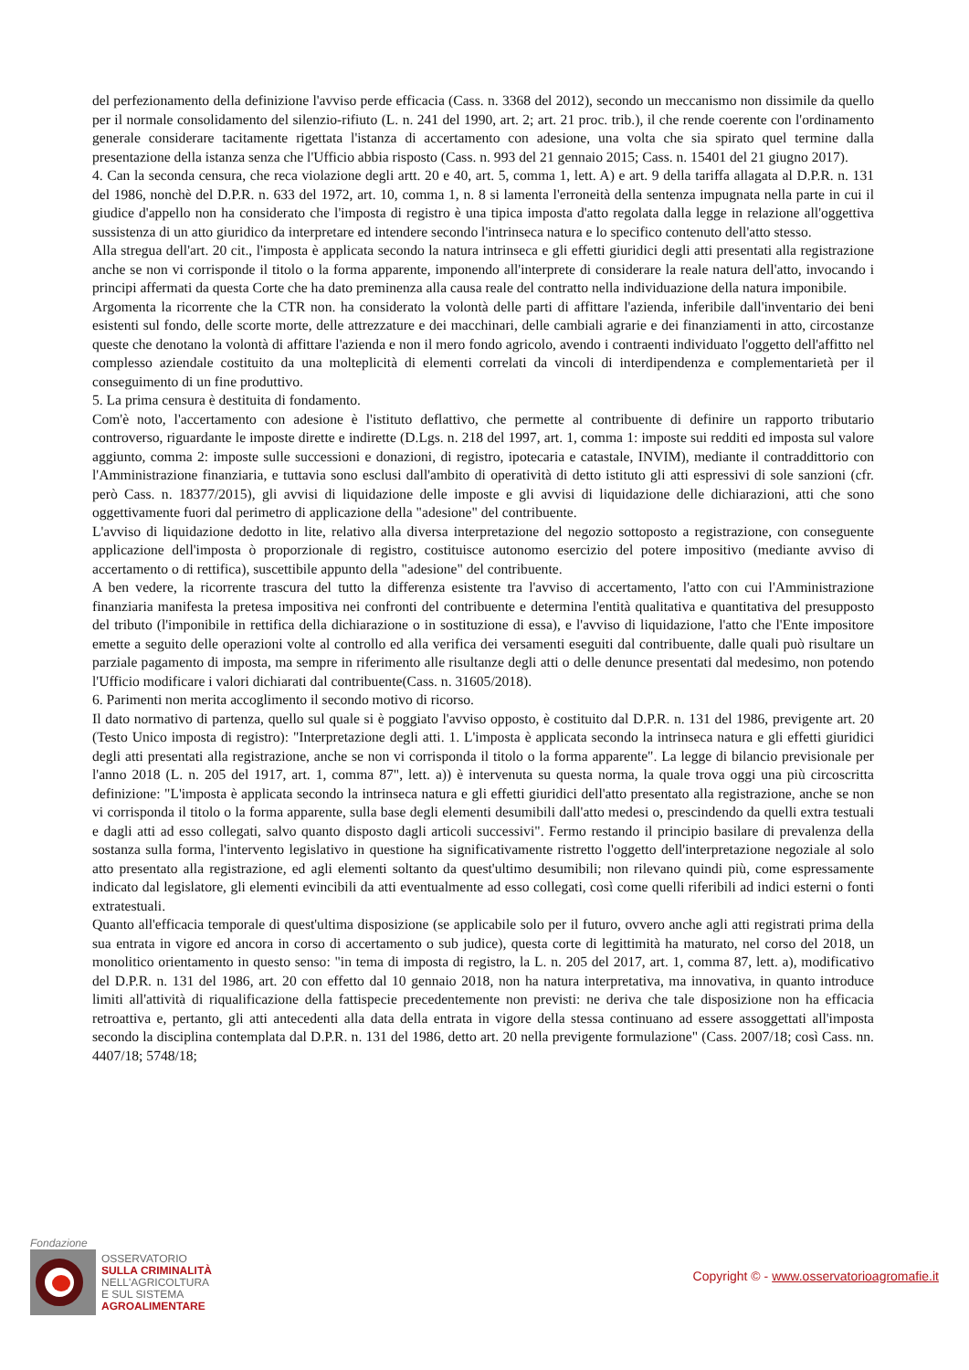del perfezionamento della definizione l'avviso perde efficacia (Cass. n. 3368 del 2012), secondo un meccanismo non dissimile da quello per il normale consolidamento del silenzio-rifiuto (L. n. 241 del 1990, art. 2; art. 21 proc. trib.), il che rende coerente con l'ordinamento generale considerare tacitamente rigettata l'istanza di accertamento con adesione, una volta che sia spirato quel termine dalla presentazione della istanza senza che l'Ufficio abbia risposto (Cass. n. 993 del 21 gennaio 2015; Cass. n. 15401 del 21 giugno 2017).
4. Can la seconda censura, che reca violazione degli artt. 20 e 40, art. 5, comma 1, lett. A) e art. 9 della tariffa allagata al D.P.R. n. 131 del 1986, nonchè del D.P.R. n. 633 del 1972, art. 10, comma 1, n. 8 si lamenta l'erroneità della sentenza impugnata nella parte in cui il giudice d'appello non ha considerato che l'imposta di registro è una tipica imposta d'atto regolata dalla legge in relazione all'oggettiva sussistenza di un atto giuridico da interpretare ed intendere secondo l'intrinseca natura e lo specifico contenuto dell'atto stesso.
Alla stregua dell'art. 20 cit., l'imposta è applicata secondo la natura intrinseca e gli effetti giuridici degli atti presentati alla registrazione anche se non vi corrisponde il titolo o la forma apparente, imponendo all'interprete di considerare la reale natura dell'atto, invocando i principi affermati da questa Corte che ha dato preminenza alla causa reale del contratto nella individuazione della natura imponibile.
Argomenta la ricorrente che la CTR non. ha considerato la volontà delle parti di affittare l'azienda, inferibile dall'inventario dei beni esistenti sul fondo, delle scorte morte, delle attrezzature e dei macchinari, delle cambiali agrarie e dei finanziamenti in atto, circostanze queste che denotano la volontà di affittare l'azienda e non il mero fondo agricolo, avendo i contraenti individuato l'oggetto dell'affitto nel complesso aziendale costituito da una molteplicità di elementi correlati da vincoli di interdipendenza e complementarietà per il conseguimento di un fine produttivo.
5. La prima censura è destituita di fondamento.
Com'è noto, l'accertamento con adesione è l'istituto deflattivo, che permette al contribuente di definire un rapporto tributario controverso, riguardante le imposte dirette e indirette (D.Lgs. n. 218 del 1997, art. 1, comma 1: imposte sui redditi ed imposta sul valore aggiunto, comma 2: imposte sulle successioni e donazioni, di registro, ipotecaria e catastale, INVIM), mediante il contraddittorio con l'Amministrazione finanziaria, e tuttavia sono esclusi dall'ambito di operatività di detto istituto gli atti espressivi di sole sanzioni (cfr. però Cass. n. 18377/2015), gli avvisi di liquidazione delle imposte e gli avvisi di liquidazione delle dichiarazioni, atti che sono oggettivamente fuori dal perimetro di applicazione della "adesione" del contribuente.
L'avviso di liquidazione dedotto in lite, relativo alla diversa interpretazione del negozio sottoposto a registrazione, con conseguente applicazione dell'imposta ò proporzionale di registro, costituisce autonomo esercizio del potere impositivo (mediante avviso di accertamento o di rettifica), suscettibile appunto della "adesione" del contribuente.
A ben vedere, la ricorrente trascura del tutto la differenza esistente tra l'avviso di accertamento, l'atto con cui l'Amministrazione finanziaria manifesta la pretesa impositiva nei confronti del contribuente e determina l'entità qualitativa e quantitativa del presupposto del tributo (l'imponibile in rettifica della dichiarazione o in sostituzione di essa), e l'avviso di liquidazione, l'atto che l'Ente impositore emette a seguito delle operazioni volte al controllo ed alla verifica dei versamenti eseguiti dal contribuente, dalle quali può risultare un parziale pagamento di imposta, ma sempre in riferimento alle risultanze degli atti o delle denunce presentati dal medesimo, non potendo l'Ufficio modificare i valori dichiarati dal contribuente(Cass. n. 31605/2018).
6. Parimenti non merita accoglimento il secondo motivo di ricorso.
Il dato normativo di partenza, quello sul quale si è poggiato l'avviso opposto, è costituito dal D.P.R. n. 131 del 1986, previgente art. 20 (Testo Unico imposta di registro): "Interpretazione degli atti. 1. L'imposta è applicata secondo la intrinseca natura e gli effetti giuridici degli atti presentati alla registrazione, anche se non vi corrisponda il titolo o la forma apparente". La legge di bilancio previsionale per l'anno 2018 (L. n. 205 del 1917, art. 1, comma 87", lett. a)) è intervenuta su questa norma, la quale trova oggi una più circoscritta definizione: "L'imposta è applicata secondo la intrinseca natura e gli effetti giuridici dell'atto presentato alla registrazione, anche se non vi corrisponda il titolo o la forma apparente, sulla base degli elementi desumibili dall'atto medesi o, prescindendo da quelli extra testuali e dagli atti ad esso collegati, salvo quanto disposto dagli articoli successivi". Fermo restando il principio basilare di prevalenza della sostanza sulla forma, l'intervento legislativo in questione ha significativamente ristretto l'oggetto dell'interpretazione negoziale al solo atto presentato alla registrazione, ed agli elementi soltanto da quest'ultimo desumibili; non rilevano quindi più, come espressamente indicato dal legislatore, gli elementi evincibili da atti eventualmente ad esso collegati, così come quelli riferibili ad indici esterni o fonti extratestuali.
Quanto all'efficacia temporale di quest'ultima disposizione (se applicabile solo per il futuro, ovvero anche agli atti registrati prima della sua entrata in vigore ed ancora in corso di accertamento o sub judice), questa corte di legittimità ha maturato, nel corso del 2018, un monolitico orientamento in questo senso: "in tema di imposta di registro, la L. n. 205 del 2017, art. 1, comma 87, lett. a), modificativo del D.P.R. n. 131 del 1986, art. 20 con effetto dal 10 gennaio 2018, non ha natura interpretativa, ma innovativa, in quanto introduce limiti all'attività di riqualificazione della fattispecie precedentemente non previsti: ne deriva che tale disposizione non ha efficacia retroattiva e, pertanto, gli atti antecedenti alla data della entrata in vigore della stessa continuano ad essere assoggettati all'imposta secondo la disciplina contemplata dal D.P.R. n. 131 del 1986, detto art. 20 nella previgente formulazione" (Cass. 2007/18; così Cass. nn. 4407/18; 5748/18;
Fondazione
OSSERVATORIO
SULLA CRIMINALITÀ
NELL'AGRICOLTURA
E SUL SISTEMA
AGROALIMENTARE
Copyright © - www.osservatorioagromafie.it